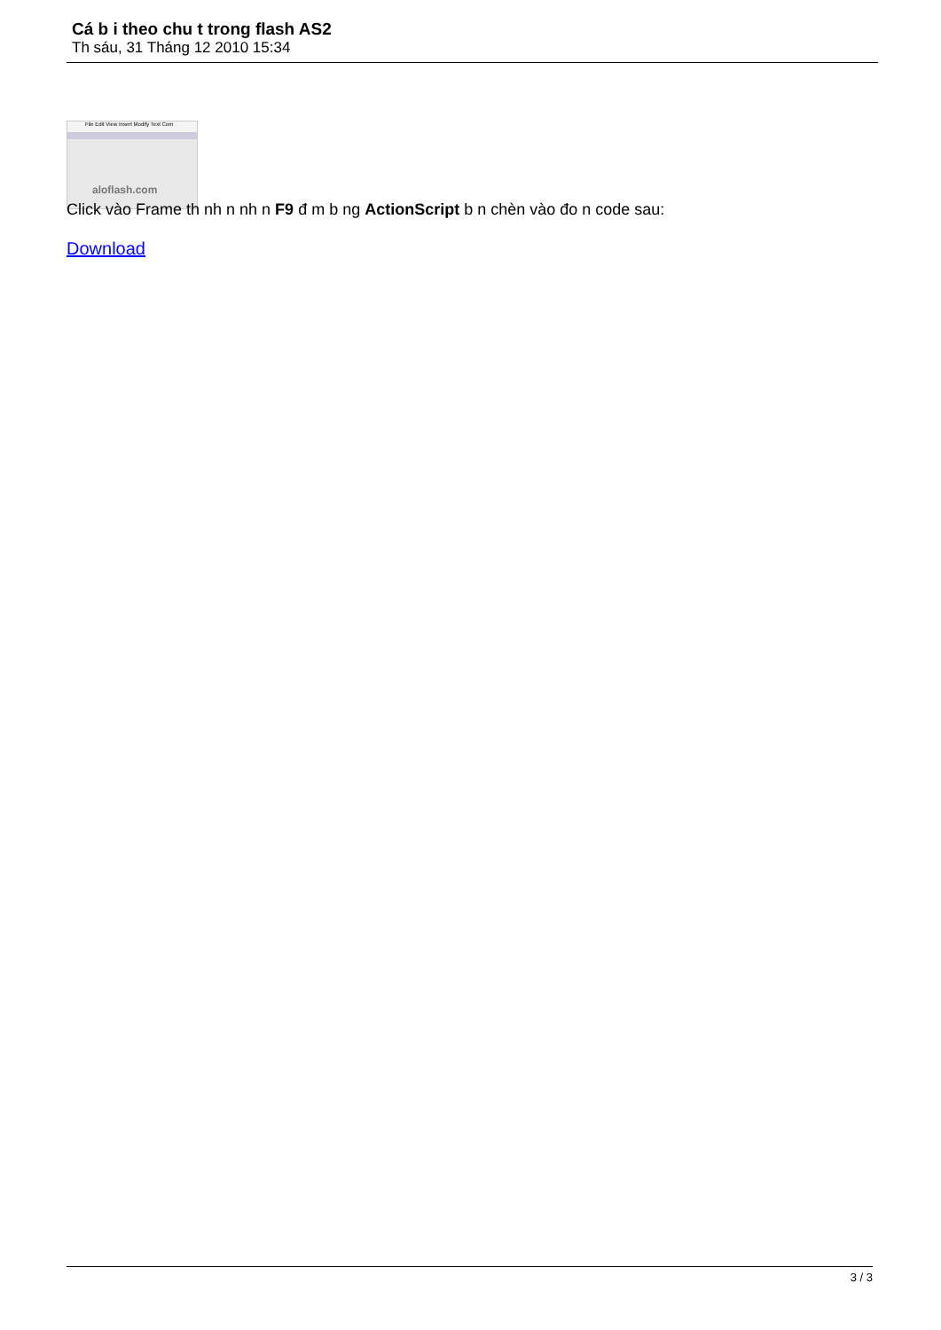Cá b i theo chu t trong flash AS2
Th sáu, 31 Tháng 12 2010 15:34
File Edit View Insert Modify Text Com
aloflash.com
Click vào Frame th nh n nh n F9 đ m b ng ActionScript b n chèn vào đo n code sau:
Download
3 / 3